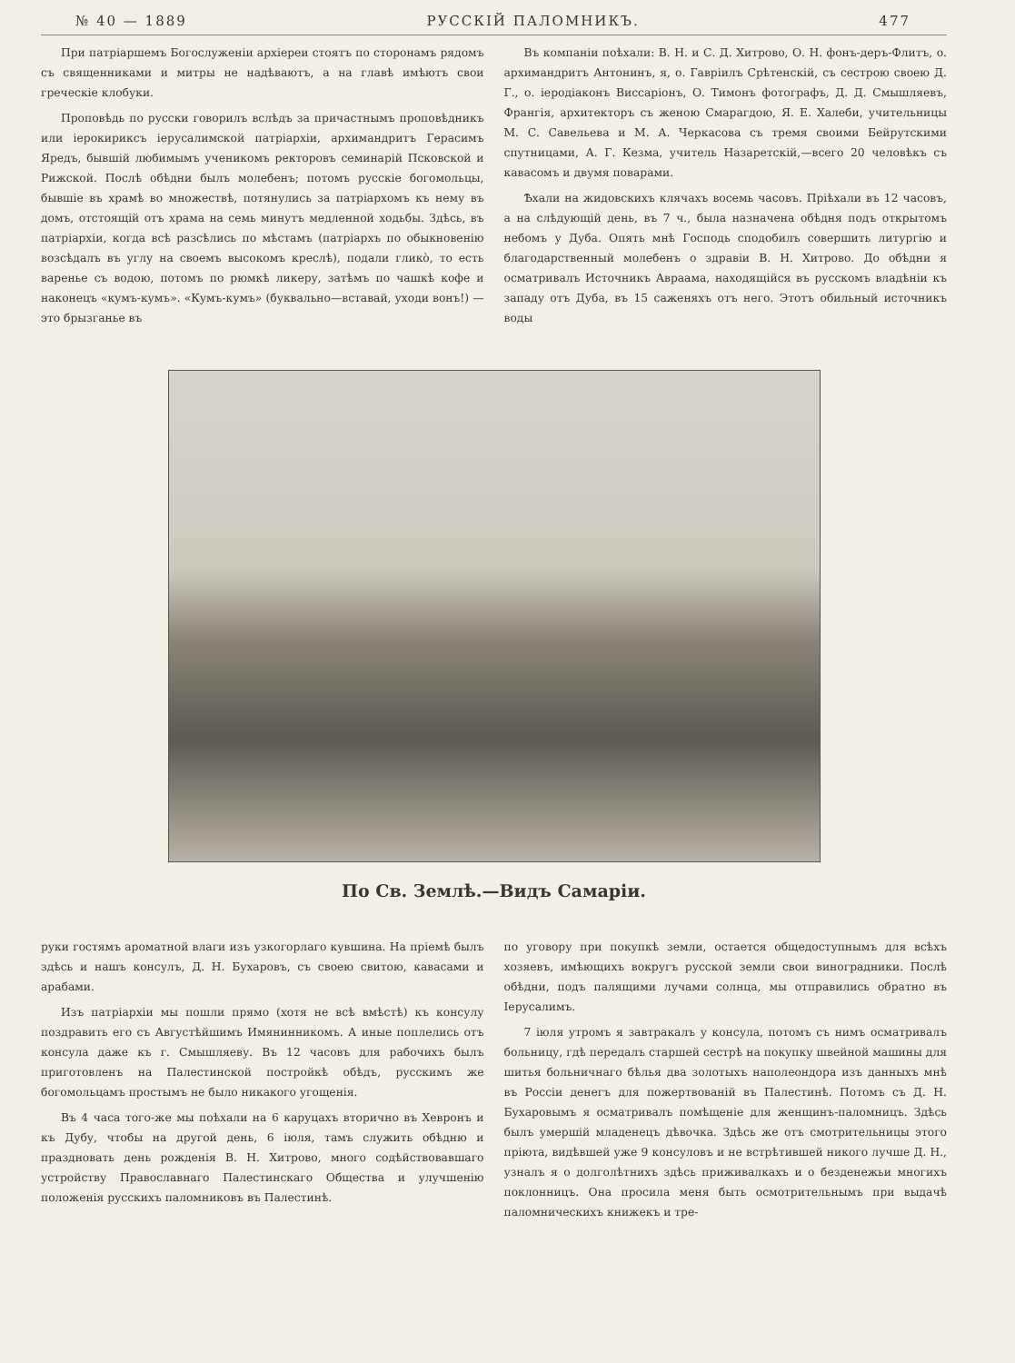№ 40 — 1889 РУССКІЙ ПАЛОМНИКЪ. 477
При патріаршемъ Богослуженіи архіереи стоятъ по сторонамъ рядомъ съ священниками и митры не надѣваютъ, а на главѣ имѣютъ свои греческіе клобуки.
Проповѣдь по русски говорилъ вслѣдъ за причастнымъ проповѣдникъ или іерокириксъ іерусалимской патріархіи, архимандритъ Герасимъ Яредъ, бывшій любимымъ ученикомъ ректоровъ семинарій Псковской и Рижской. Послѣ обѣдни былъ молебенъ; потомъ русскіе богомольцы, бывшіе въ храмѣ во множествѣ, потянулись за патріархомъ къ нему въ домъ, отстоящій отъ храма на семь минутъ медленной ходьбы. Здѣсь, въ патріархіи, когда всѣ разсѣлись по мѣстамъ (патріархъ по обыкновенію возсѣдалъ въ углу на своемъ высокомъ креслѣ), подали гликò, то есть варенье съ водою, потомъ по рюмкѣ ликеру, затѣмъ по чашкѣ кофе и наконецъ «кумъ-кумъ». «Кумъ-кумъ» (буквально—вставай, уходи вонъ!) — это брызганье въ
Въ компаніи поѣхали: В. Н. и С. Д. Хитрово, О. Н. фонъ-деръ-Флитъ, о. архимандритъ Антонинъ, я, о. Гавріилъ Срѣтенскій, съ сестрою своею Д. Г., о. іеродіаконъ Виссаріонъ, О. Тимонъ фотографъ, Д. Д. Смышляевъ, Франгія, архитекторъ съ женою Смарагдою, Я. Е. Халеби, учительницы М. С. Савельева и М. А. Черкасова съ тремя своими Бейрутскими спутницами, А. Г. Кезма, учитель Назаретскій,—всего 20 человѣкъ съ кавасомъ и двумя поварами.
Ѣхали на жидовскихъ клячахъ восемь часовъ. Пріѣхали въ 12 часовъ, а на слѣдующій день, въ 7 ч., была назначена обѣдня подъ открытомъ небомъ у Дуба. Опять мнѣ Господь сподобилъ совершить литургію и благодарственный молебенъ о здравіи В. Н. Хитрово. До обѣдни я осматривалъ Источникъ Авраама, находящійся въ русскомъ владѣніи къ западу отъ Дуба, въ 15 саженяхъ отъ него. Этотъ обильный источникъ воды
По Св. Землѣ.—Видъ Самаріи.
руки гостямъ ароматной влаги изъ узкогорлаго кувшина. На пріемѣ былъ здѣсь и нашъ консулъ, Д. Н. Бухаровъ, съ своею свитою, кавасами и арабами.
Изъ патріархіи мы пошли прямо (хотя не всѣ вмѣстѣ) къ консулу поздравить его съ Августѣйшимъ Имянинникомъ. А иные поплелись отъ консула даже къ г. Смышляеву. Въ 12 часовъ для рабочихъ былъ приготовленъ на Палестинской постройкѣ обѣдъ, русскимъ же богомольцамъ простымъ не было никакого угощенія.
Въ 4 часа того-же мы поѣхали на 6 каруцахъ вторично въ Хевронъ и къ Дубу, чтобы на другой день, 6 іюля, тамъ служить обѣдню и праздновать день рожденія В. Н. Хитрово, много содѣйствовавшаго устройству Православнаго Палестинскаго Общества и улучшенію положенія русскихъ паломниковъ въ Палестинѣ.
по уговору при покупкѣ земли, остается общедоступнымъ для всѣхъ хозяевъ, имѣющихъ вокругъ русской земли свои виноградники. Послѣ обѣдни, подъ палящими лучами солнца, мы отправились обратно въ Іерусалимъ.
7 іюля утромъ я завтракалъ у консула, потомъ съ нимъ осматривалъ больницу, гдѣ передалъ старшей сестрѣ на покупку швейной машины для шитья больничнаго бѣлья два золотыхъ наполеондора изъ данныхъ мнѣ въ Россіи денегъ для пожертвованій въ Палестинѣ. Потомъ съ Д. Н. Бухаровымъ я осматривалъ помѣщеніе для женщинъ-паломницъ. Здѣсь былъ умершій младенецъ дѣвочка. Здѣсь же отъ смотрительницы этого пріюта, видѣвшей уже 9 консуловъ и не встрѣтившей никого лучше Д. Н., узналъ я о долголѣтнихъ здѣсь приживалкахъ и о безденежьи многихъ поклонницъ. Она просила меня быть осмотрительнымъ при выдачѣ паломническихъ книжекъ и тре-